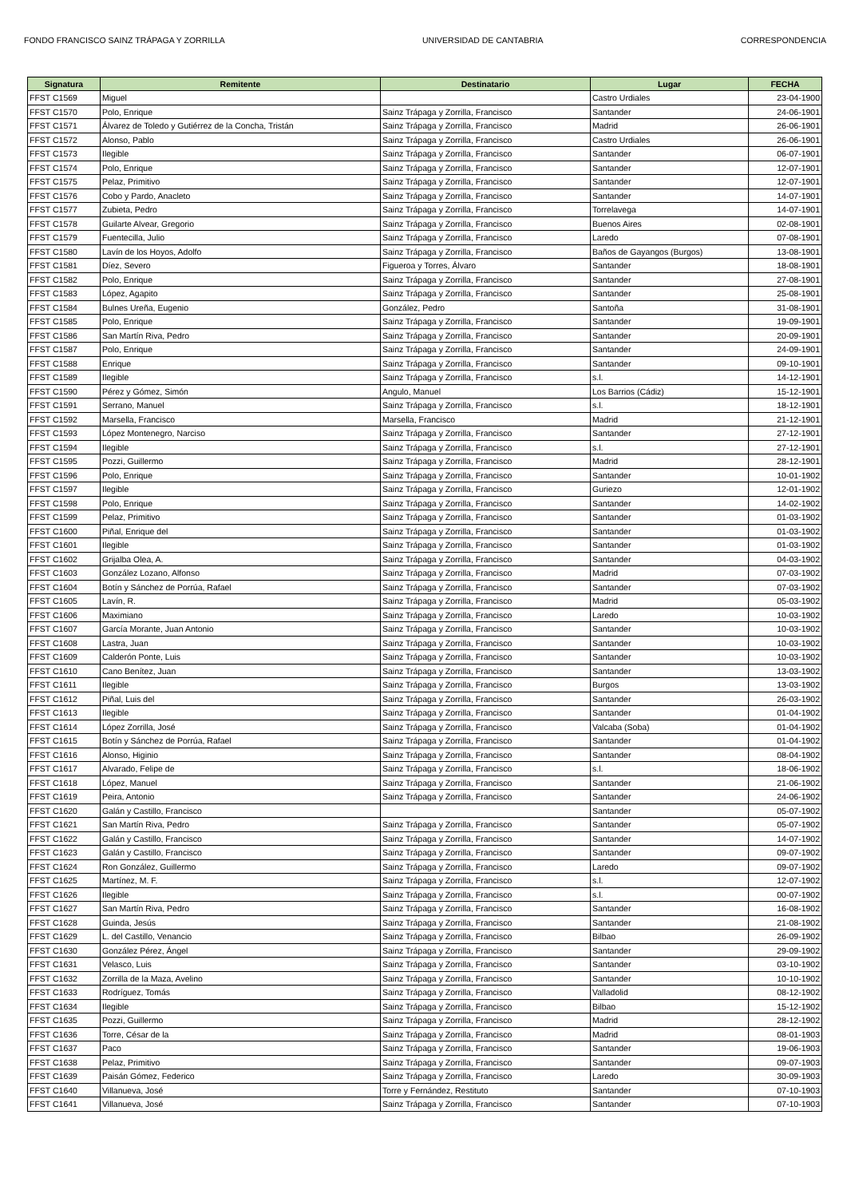FONDO FRANCISCO SAINZ TRÁPAGA Y ZORRILLA UNIVERSIDAD DE CANTABRIA CORRESPONDENCIA
| Signatura | Remitente | Destinatario | Lugar | FECHA |
| --- | --- | --- | --- | --- |
| FFST C1569 | Miguel | | Castro Urdiales | 23-04-1900 |
| FFST C1570 | Polo, Enrique | Sainz Trápaga y Zorrilla, Francisco | Santander | 24-06-1901 |
| FFST C1571 | Álvarez de Toledo y Gutiérrez de la Concha, Tristán | Sainz Trápaga y Zorrilla, Francisco | Madrid | 26-06-1901 |
| FFST C1572 | Alonso, Pablo | Sainz Trápaga y Zorrilla, Francisco | Castro Urdiales | 26-06-1901 |
| FFST C1573 | Ilegible | Sainz Trápaga y Zorrilla, Francisco | Santander | 06-07-1901 |
| FFST C1574 | Polo, Enrique | Sainz Trápaga y Zorrilla, Francisco | Santander | 12-07-1901 |
| FFST C1575 | Pelaz, Primitivo | Sainz Trápaga y Zorrilla, Francisco | Santander | 12-07-1901 |
| FFST C1576 | Cobo y Pardo, Anacleto | Sainz Trápaga y Zorrilla, Francisco | Santander | 14-07-1901 |
| FFST C1577 | Zubieta, Pedro | Sainz Trápaga y Zorrilla, Francisco | Torrelavega | 14-07-1901 |
| FFST C1578 | Guilarte Alvear, Gregorio | Sainz Trápaga y Zorrilla, Francisco | Buenos Aires | 02-08-1901 |
| FFST C1579 | Fuentecilla, Julio | Sainz Trápaga y Zorrilla, Francisco | Laredo | 07-08-1901 |
| FFST C1580 | Lavín de los Hoyos, Adolfo | Sainz Trápaga y Zorrilla, Francisco | Baños de Gayangos (Burgos) | 13-08-1901 |
| FFST C1581 | Díez, Severo | Figueroa y Torres, Álvaro | Santander | 18-08-1901 |
| FFST C1582 | Polo, Enrique | Sainz Trápaga y Zorrilla, Francisco | Santander | 27-08-1901 |
| FFST C1583 | López, Agapito | Sainz Trápaga y Zorrilla, Francisco | Santander | 25-08-1901 |
| FFST C1584 | Bulnes Ureña, Eugenio | González, Pedro | Santoña | 31-08-1901 |
| FFST C1585 | Polo, Enrique | Sainz Trápaga y Zorrilla, Francisco | Santander | 19-09-1901 |
| FFST C1586 | San Martín Riva, Pedro | Sainz Trápaga y Zorrilla, Francisco | Santander | 20-09-1901 |
| FFST C1587 | Polo, Enrique | Sainz Trápaga y Zorrilla, Francisco | Santander | 24-09-1901 |
| FFST C1588 | Enrique | Sainz Trápaga y Zorrilla, Francisco | Santander | 09-10-1901 |
| FFST C1589 | Ilegible | Sainz Trápaga y Zorrilla, Francisco | s.l. | 14-12-1901 |
| FFST C1590 | Pérez y Gómez, Simón | Angulo, Manuel | Los Barrios (Cádiz) | 15-12-1901 |
| FFST C1591 | Serrano, Manuel | Sainz Trápaga y Zorrilla, Francisco | s.l. | 18-12-1901 |
| FFST C1592 | Marsella, Francisco | Marsella, Francisco | Madrid | 21-12-1901 |
| FFST C1593 | López Montenegro, Narciso | Sainz Trápaga y Zorrilla, Francisco | Santander | 27-12-1901 |
| FFST C1594 | Ilegible | Sainz Trápaga y Zorrilla, Francisco | s.l. | 27-12-1901 |
| FFST C1595 | Pozzi, Guillermo | Sainz Trápaga y Zorrilla, Francisco | Madrid | 28-12-1901 |
| FFST C1596 | Polo, Enrique | Sainz Trápaga y Zorrilla, Francisco | Santander | 10-01-1902 |
| FFST C1597 | Ilegible | Sainz Trápaga y Zorrilla, Francisco | Guriezo | 12-01-1902 |
| FFST C1598 | Polo, Enrique | Sainz Trápaga y Zorrilla, Francisco | Santander | 14-02-1902 |
| FFST C1599 | Pelaz, Primitivo | Sainz Trápaga y Zorrilla, Francisco | Santander | 01-03-1902 |
| FFST C1600 | Piñal, Enrique del | Sainz Trápaga y Zorrilla, Francisco | Santander | 01-03-1902 |
| FFST C1601 | Ilegible | Sainz Trápaga y Zorrilla, Francisco | Santander | 01-03-1902 |
| FFST C1602 | Grijalba Olea, A. | Sainz Trápaga y Zorrilla, Francisco | Santander | 04-03-1902 |
| FFST C1603 | González Lozano, Alfonso | Sainz Trápaga y Zorrilla, Francisco | Madrid | 07-03-1902 |
| FFST C1604 | Botín y Sánchez de Porrúa, Rafael | Sainz Trápaga y Zorrilla, Francisco | Santander | 07-03-1902 |
| FFST C1605 | Lavín, R. | Sainz Trápaga y Zorrilla, Francisco | Madrid | 05-03-1902 |
| FFST C1606 | Maximiano | Sainz Trápaga y Zorrilla, Francisco | Laredo | 10-03-1902 |
| FFST C1607 | García Morante, Juan Antonio | Sainz Trápaga y Zorrilla, Francisco | Santander | 10-03-1902 |
| FFST C1608 | Lastra, Juan | Sainz Trápaga y Zorrilla, Francisco | Santander | 10-03-1902 |
| FFST C1609 | Calderón Ponte, Luis | Sainz Trápaga y Zorrilla, Francisco | Santander | 10-03-1902 |
| FFST C1610 | Cano Benítez, Juan | Sainz Trápaga y Zorrilla, Francisco | Santander | 13-03-1902 |
| FFST C1611 | Ilegible | Sainz Trápaga y Zorrilla, Francisco | Burgos | 13-03-1902 |
| FFST C1612 | Piñal, Luis del | Sainz Trápaga y Zorrilla, Francisco | Santander | 26-03-1902 |
| FFST C1613 | Ilegible | Sainz Trápaga y Zorrilla, Francisco | Santander | 01-04-1902 |
| FFST C1614 | López Zorrilla, José | Sainz Trápaga y Zorrilla, Francisco | Valcaba (Soba) | 01-04-1902 |
| FFST C1615 | Botín y Sánchez de Porrúa, Rafael | Sainz Trápaga y Zorrilla, Francisco | Santander | 01-04-1902 |
| FFST C1616 | Alonso, Higinio | Sainz Trápaga y Zorrilla, Francisco | Santander | 08-04-1902 |
| FFST C1617 | Alvarado, Felipe de | Sainz Trápaga y Zorrilla, Francisco | s.l. | 18-06-1902 |
| FFST C1618 | López, Manuel | Sainz Trápaga y Zorrilla, Francisco | Santander | 21-06-1902 |
| FFST C1619 | Peira, Antonio | Sainz Trápaga y Zorrilla, Francisco | Santander | 24-06-1902 |
| FFST C1620 | Galán y Castillo, Francisco | | Santander | 05-07-1902 |
| FFST C1621 | San Martín Riva, Pedro | Sainz Trápaga y Zorrilla, Francisco | Santander | 05-07-1902 |
| FFST C1622 | Galán y Castillo, Francisco | Sainz Trápaga y Zorrilla, Francisco | Santander | 14-07-1902 |
| FFST C1623 | Galán y Castillo, Francisco | Sainz Trápaga y Zorrilla, Francisco | Santander | 09-07-1902 |
| FFST C1624 | Ron González, Guillermo | Sainz Trápaga y Zorrilla, Francisco | Laredo | 09-07-1902 |
| FFST C1625 | Martínez, M. F. | Sainz Trápaga y Zorrilla, Francisco | s.l. | 12-07-1902 |
| FFST C1626 | Ilegible | Sainz Trápaga y Zorrilla, Francisco | s.l. | 00-07-1902 |
| FFST C1627 | San Martín Riva, Pedro | Sainz Trápaga y Zorrilla, Francisco | Santander | 16-08-1902 |
| FFST C1628 | Guinda, Jesús | Sainz Trápaga y Zorrilla, Francisco | Santander | 21-08-1902 |
| FFST C1629 | L. del Castillo, Venancio | Sainz Trápaga y Zorrilla, Francisco | Bilbao | 26-09-1902 |
| FFST C1630 | González Pérez, Ángel | Sainz Trápaga y Zorrilla, Francisco | Santander | 29-09-1902 |
| FFST C1631 | Velasco, Luis | Sainz Trápaga y Zorrilla, Francisco | Santander | 03-10-1902 |
| FFST C1632 | Zorrilla de la Maza, Avelino | Sainz Trápaga y Zorrilla, Francisco | Santander | 10-10-1902 |
| FFST C1633 | Rodríguez, Tomás | Sainz Trápaga y Zorrilla, Francisco | Valladolid | 08-12-1902 |
| FFST C1634 | Ilegible | Sainz Trápaga y Zorrilla, Francisco | Bilbao | 15-12-1902 |
| FFST C1635 | Pozzi, Guillermo | Sainz Trápaga y Zorrilla, Francisco | Madrid | 28-12-1902 |
| FFST C1636 | Torre, César de la | Sainz Trápaga y Zorrilla, Francisco | Madrid | 08-01-1903 |
| FFST C1637 | Paco | Sainz Trápaga y Zorrilla, Francisco | Santander | 19-06-1903 |
| FFST C1638 | Pelaz, Primitivo | Sainz Trápaga y Zorrilla, Francisco | Santander | 09-07-1903 |
| FFST C1639 | Paisán Gómez, Federico | Sainz Trápaga y Zorrilla, Francisco | Laredo | 30-09-1903 |
| FFST C1640 | Villanueva, José | Torre y Fernández, Restituto | Santander | 07-10-1903 |
| FFST C1641 | Villanueva, José | Sainz Trápaga y Zorrilla, Francisco | Santander | 07-10-1903 |